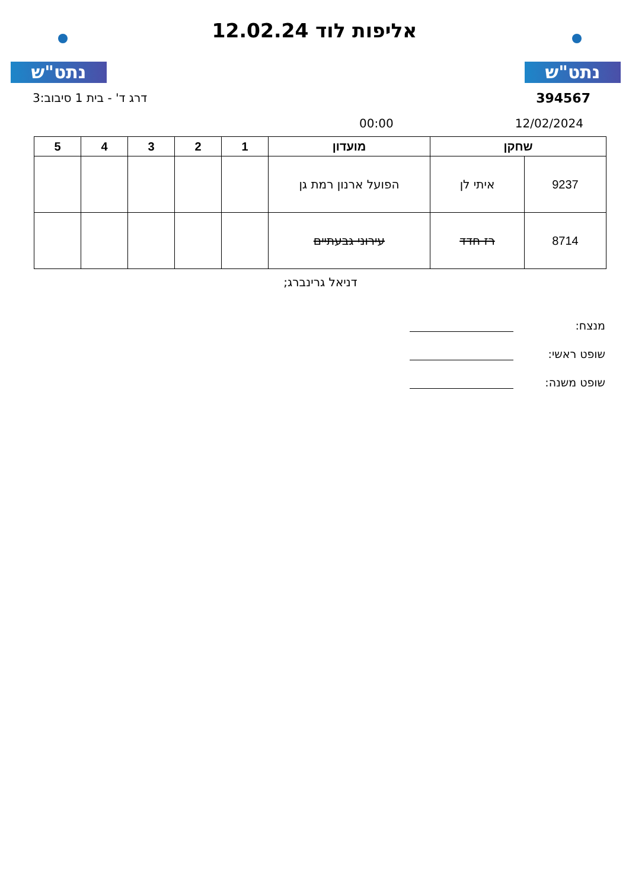נתט"ש נתט"ש
אליפות לוד 12.02.24
דרג ד' - בית 1 סיבוב:3 394567
00:00 12/02/2024
| שחקן | | מועדון | 1 | 2 | 3 | 4 | 5 |
| --- | --- | --- | --- | --- | --- | --- | --- |
| 9237 | איתי לן | הפועל ארנון רמת גן | | | | | |
| 8714 | רז חדד | עירוני גבעתיים | | | | | |
דניאל גרינברג;
מנצח:
שופט ראשי:
שופט משנה: